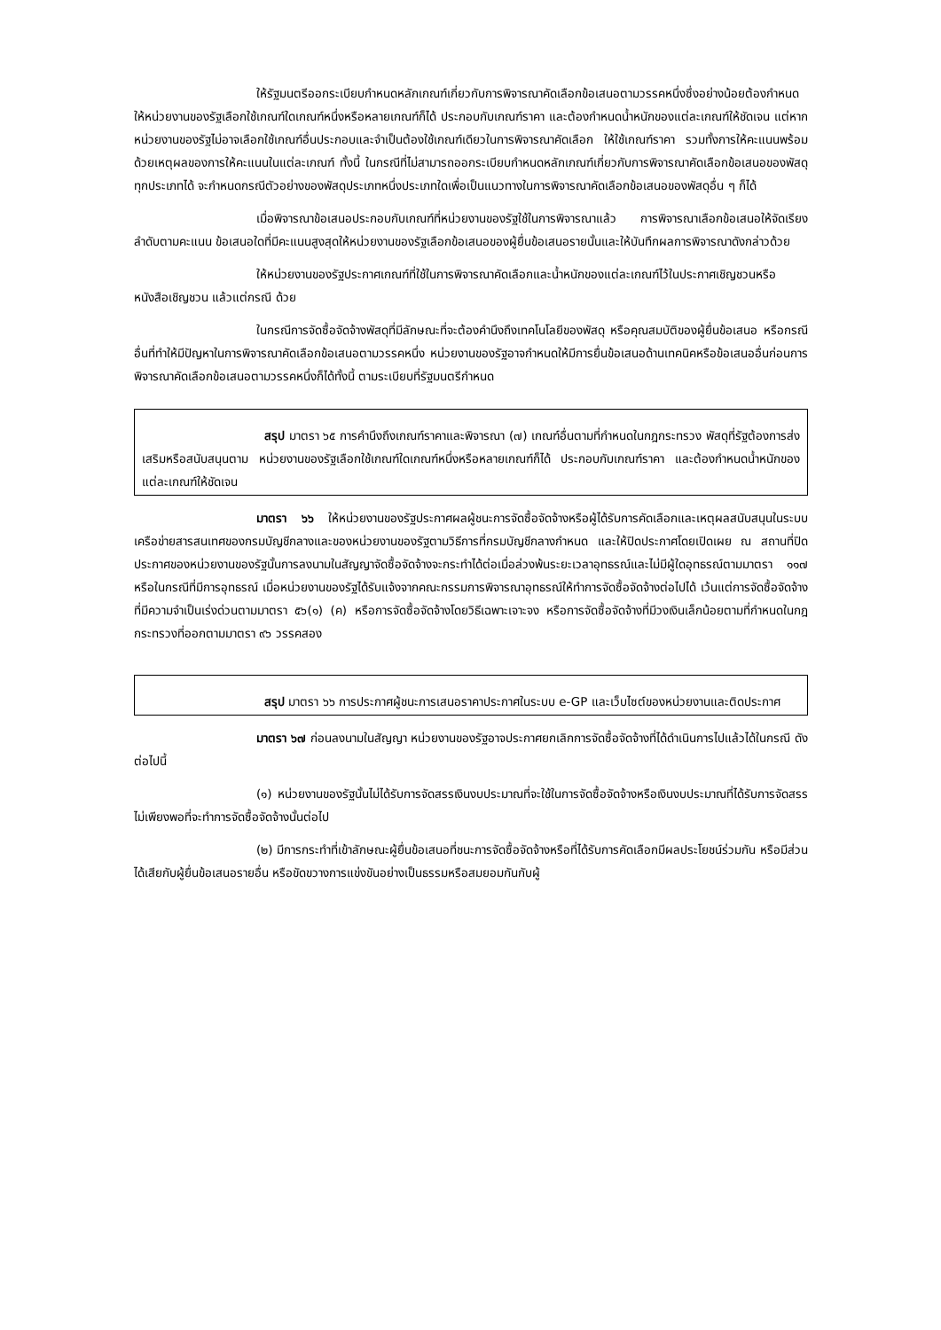ให้รัฐมนตรีออกระเบียบกำหนดหลักเกณฑ์เกี่ยวกับการพิจารณาคัดเลือกข้อเสนอตามวรรคหนึ่งซึ่งอย่างน้อยต้องกำหนดให้หน่วยงานของรัฐเลือกใช้เกณฑ์ใดเกณฑ์หนึ่งหรือหลายเกณฑ์ก็ได้ ประกอบกับเกณฑ์ราคา และต้องกำหนดน้ำหนักของแต่ละเกณฑ์ให้ชัดเจน แต่หากหน่วยงานของรัฐไม่อาจเลือกใช้เกณฑ์อื่นประกอบและจำเป็นต้องใช้เกณฑ์เดียวในการพิจารณาคัดเลือก ให้ใช้เกณฑ์ราคา รวมทั้งการให้คะแนนพร้อมด้วยเหตุผลของการให้คะแนนในแต่ละเกณฑ์ ทั้งนี้ ในกรณีที่ไม่สามารถออกระเบียบกำหนดหลักเกณฑ์เกี่ยวกับการพิจารณาคัดเลือกข้อเสนอของพัสดุทุกประเภทได้ จะกำหนดกรณีตัวอย่างของพัสดุประเภทหนึ่งประเภทใดเพื่อเป็นแนวทางในการพิจารณาคัดเลือกข้อเสนอของพัสดุอื่น ๆ ก็ได้
เมื่อพิจารณาข้อเสนอประกอบกับเกณฑ์ที่หน่วยงานของรัฐใช้ในการพิจารณาแล้ว การพิจารณาเลือกข้อเสนอให้จัดเรียงลำดับตามคะแนน ข้อเสนอใดที่มีคะแนนสูงสุดให้หน่วยงานของรัฐเลือกข้อเสนอของผู้ยื่นข้อเสนอรายนั้นและให้บันทึกผลการพิจารณาดังกล่าวด้วย
ให้หน่วยงานของรัฐประกาศเกณฑ์ที่ใช้ในการพิจารณาคัดเลือกและน้ำหนักของแต่ละเกณฑ์ไว้ในประกาศเชิญชวนหรือหนังสือเชิญชวน แล้วแต่กรณี ด้วย
ในกรณีการจัดซื้อจัดจ้างพัสดุที่มีลักษณะที่จะต้องคำนึงถึงเทคโนโลยีของพัสดุ หรือคุณสมบัติของผู้ยื่นข้อเสนอ หรือกรณีอื่นที่ทำให้มีปัญหาในการพิจารณาคัดเลือกข้อเสนอตามวรรคหนึ่ง หน่วยงานของรัฐอาจกำหนดให้มีการยื่นข้อเสนอด้านเทคนิคหรือข้อเสนออื่นก่อนการพิจารณาคัดเลือกข้อเสนอตามวรรคหนึ่งก็ได้ทั้งนี้ ตามระเบียบที่รัฐมนตรีกำหนด
สรุป มาตรา ๖๕ การคำนึงถึงเกณฑ์ราคาและพิจารณา (๗) เกณฑ์อื่นตามที่กำหนดในกฎกระทรวง พัสดุที่รัฐต้องการส่งเสริมหรือสนับสนุนตาม หน่วยงานของรัฐเลือกใช้เกณฑ์ใดเกณฑ์หนึ่งหรือหลายเกณฑ์ก็ได้ ประกอบกับเกณฑ์ราคา และต้องกำหนดน้ำหนักของแต่ละเกณฑ์ให้ชัดเจน
มาตรา ๖๖ ให้หน่วยงานของรัฐประกาศผลผู้ชนะการจัดซื้อจัดจ้างหรือผู้ได้รับการคัดเลือกและเหตุผลสนับสนุนในระบบเครือข่ายสารสนเทศของกรมบัญชีกลางและของหน่วยงานของรัฐตามวิธีการที่กรมบัญชีกลางกำหนด และให้ปิดประกาศโดยเปิดเผย ณ สถานที่ปิดประกาศของหน่วยงานของรัฐนั้นการลงนามในสัญญาจัดซื้อจัดจ้างจะกระทำได้ต่อเมื่อล่วงพ้นระยะเวลาอุทธรณ์และไม่มีผู้ใดอุทธรณ์ตามมาตรา ๑๑๗ หรือในกรณีที่มีการอุทธรณ์ เมื่อหน่วยงานของรัฐได้รับแจ้งจากคณะกรรมการพิจารณาอุทธรณ์ให้ทำการจัดซื้อจัดจ้างต่อไปได้ เว้นแต่การจัดซื้อจัดจ้างที่มีความจำเป็นเร่งด่วนตามมาตรา ๕๖(๑) (ค) หรือการจัดซื้อจัดจ้างโดยวิธีเฉพาะเจาะจง หรือการจัดซื้อจัดจ้างที่มีวงเงินเล็กน้อยตามที่กำหนดในกฎกระทรวงที่ออกตามมาตรา ๙๖ วรรคสอง
สรุป มาตรา ๖๖ การประกาศผู้ชนะการเสนอราคาประกาศในระบบ e-GP และเว็บไซต์ของหน่วยงานและติดประกาศ
มาตรา ๖๗ ก่อนลงนามในสัญญา หน่วยงานของรัฐอาจประกาศยกเลิกการจัดซื้อจัดจ้างที่ได้ดำเนินการไปแล้วได้ในกรณี ดังต่อไปนี้
(๑) หน่วยงานของรัฐนั้นไม่ได้รับการจัดสรรเงินงบประมาณที่จะใช้ในการจัดซื้อจัดจ้างหรือเงินงบประมาณที่ได้รับการจัดสรรไม่เพียงพอที่จะทำการจัดซื้อจัดจ้างนั้นต่อไป
(๒) มีการกระทำที่เข้าลักษณะผู้ยื่นข้อเสนอที่ชนะการจัดซื้อจัดจ้างหรือที่ได้รับการคัดเลือกมีผลประโยชน์ร่วมกัน หรือมีส่วนได้เสียกับผู้ยื่นข้อเสนอรายอื่น หรือขัดขวางการแข่งขันอย่างเป็นธรรมหรือสมยอมกันกับผู้